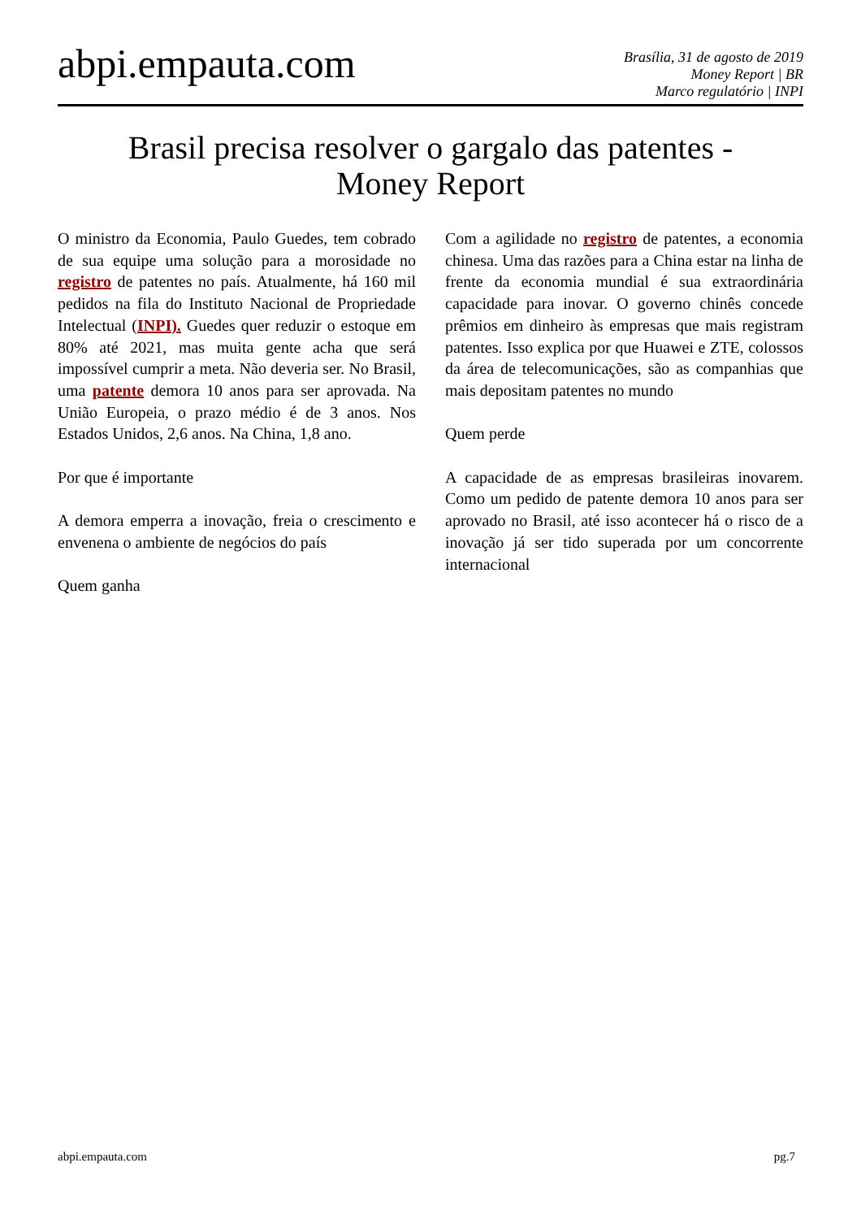abpi.empauta.com
Brasília, 31 de agosto de 2019
Money Report | BR
Marco regulatório | INPI
Brasil precisa resolver o gargalo das patentes -
Money Report
O ministro da Economia, Paulo Guedes, tem cobrado de sua equipe uma solução para a morosidade no registro de patentes no país. Atualmente, há 160 mil pedidos na fila do Instituto Nacional de Propriedade Intelectual (INPI). Guedes quer reduzir o estoque em 80% até 2021, mas muita gente acha que será impossível cumprir a meta. Não deveria ser. No Brasil, uma patente demora 10 anos para ser aprovada. Na União Europeia, o prazo médio é de 3 anos. Nos Estados Unidos, 2,6 anos. Na China, 1,8 ano.
Por que é importante
A demora emperra a inovação, freia o crescimento e envenena o ambiente de negócios do país
Quem ganha
Com a agilidade no registro de patentes, a economia chinesa. Uma das razões para a China estar na linha de frente da economia mundial é sua extraordinária capacidade para inovar. O governo chinês concede prêmios em dinheiro às empresas que mais registram patentes. Isso explica por que Huawei e ZTE, colossos da área de telecomunicações, são as companhias que mais depositam patentes no mundo
Quem perde
A capacidade de as empresas brasileiras inovarem. Como um pedido de patente demora 10 anos para ser aprovado no Brasil, até isso acontecer há o risco de a inovação já ser tido superada por um concorrente internacional
abpi.empauta.com pg.7